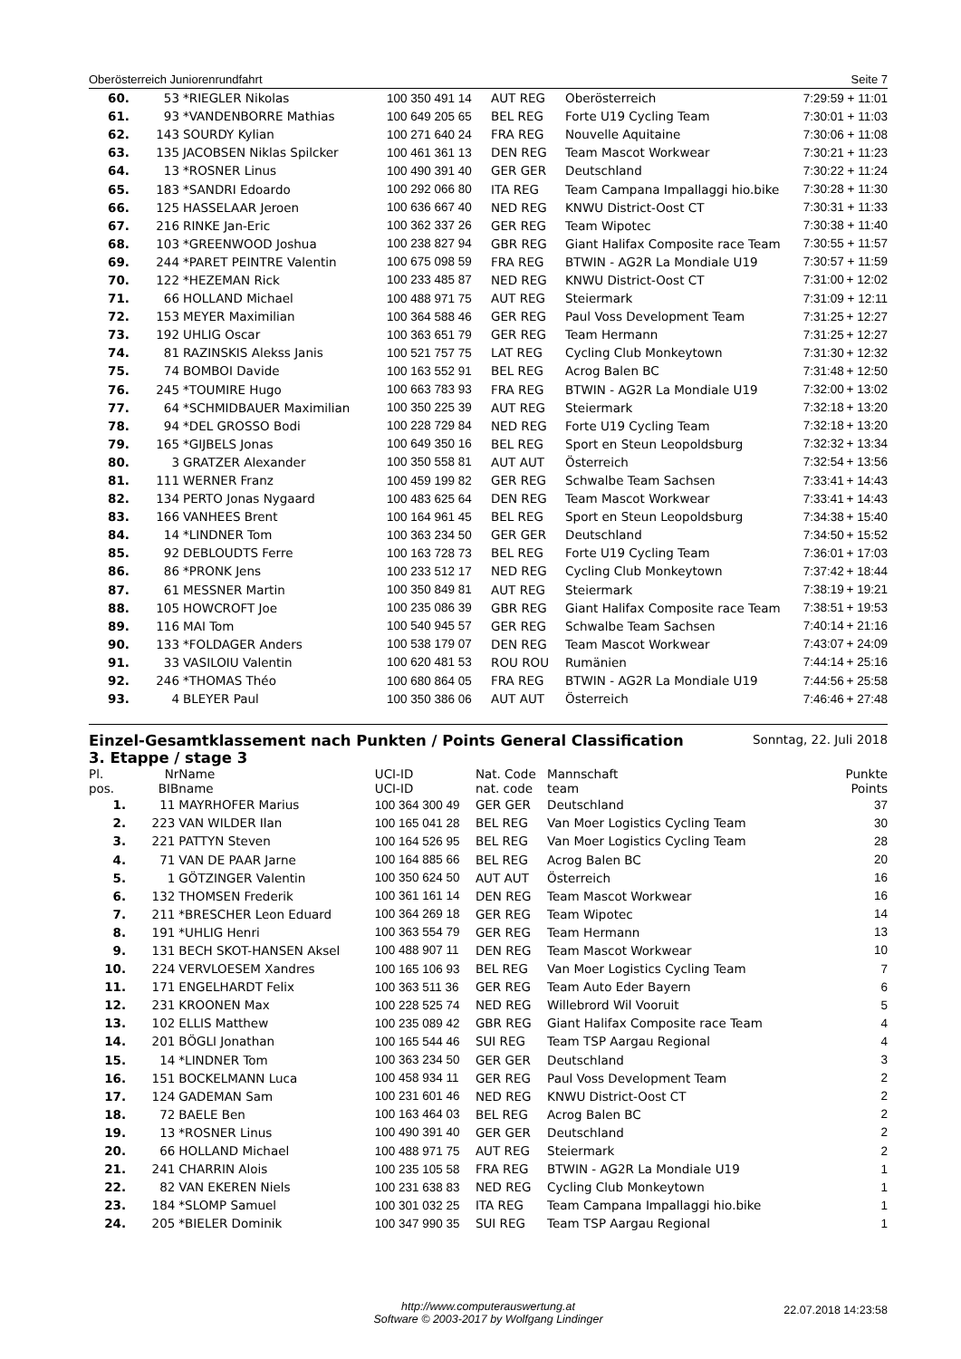Oberösterreich Juniorenrundfahrt Seite 7
| 60. | 53 | *RIEGLER Nikolas | 100 350 491 14 | AUT REG | Oberösterreich | 7:29:59 | + 11:01 |
| 61. | 93 | *VANDENBORRE Mathias | 100 649 205 65 | BEL REG | Forte U19 Cycling Team | 7:30:01 | + 11:03 |
| 62. | 143 | SOURDY Kylian | 100 271 640 24 | FRA REG | Nouvelle Aquitaine | 7:30:06 | + 11:08 |
| 63. | 135 | JACOBSEN Niklas Spilcker | 100 461 361 13 | DEN REG | Team Mascot Workwear | 7:30:21 | + 11:23 |
| 64. | 13 | *ROSNER Linus | 100 490 391 40 | GER GER | Deutschland | 7:30:22 | + 11:24 |
| 65. | 183 | *SANDRI Edoardo | 100 292 066 80 | ITA REG | Team Campana Impallaggi hio.bike | 7:30:28 | + 11:30 |
| 66. | 125 | HASSELAAR Jeroen | 100 636 667 40 | NED REG | KNWU District-Oost CT | 7:30:31 | + 11:33 |
| 67. | 216 | RINKE Jan-Eric | 100 362 337 26 | GER REG | Team Wipotec | 7:30:38 | + 11:40 |
| 68. | 103 | *GREENWOOD Joshua | 100 238 827 94 | GBR REG | Giant Halifax Composite race Team | 7:30:55 | + 11:57 |
| 69. | 244 | *PARET PEINTRE Valentin | 100 675 098 59 | FRA REG | BTWIN - AG2R La Mondiale U19 | 7:30:57 | + 11:59 |
| 70. | 122 | *HEZEMAN Rick | 100 233 485 87 | NED REG | KNWU District-Oost CT | 7:31:00 | + 12:02 |
| 71. | 66 | HOLLAND Michael | 100 488 971 75 | AUT REG | Steiermark | 7:31:09 | + 12:11 |
| 72. | 153 | MEYER Maximilian | 100 364 588 46 | GER REG | Paul Voss Development Team | 7:31:25 | + 12:27 |
| 73. | 192 | UHLIG Oscar | 100 363 651 79 | GER REG | Team Hermann | 7:31:25 | + 12:27 |
| 74. | 81 | RAZINSKIS Alekss Janis | 100 521 757 75 | LAT REG | Cycling Club Monkeytown | 7:31:30 | + 12:32 |
| 75. | 74 | BOMBOI Davide | 100 163 552 91 | BEL REG | Acrog Balen BC | 7:31:48 | + 12:50 |
| 76. | 245 | *TOUMIRE Hugo | 100 663 783 93 | FRA REG | BTWIN - AG2R La Mondiale U19 | 7:32:00 | + 13:02 |
| 77. | 64 | *SCHMIDBAUER Maximilian | 100 350 225 39 | AUT REG | Steiermark | 7:32:18 | + 13:20 |
| 78. | 94 | *DEL GROSSO Bodi | 100 228 729 84 | NED REG | Forte U19 Cycling Team | 7:32:18 | + 13:20 |
| 79. | 165 | *GIJBELS Jonas | 100 649 350 16 | BEL REG | Sport en Steun Leopoldsburg | 7:32:32 | + 13:34 |
| 80. | 3 | GRATZER Alexander | 100 350 558 81 | AUT AUT | Österreich | 7:32:54 | + 13:56 |
| 81. | 111 | WERNER Franz | 100 459 199 82 | GER REG | Schwalbe Team Sachsen | 7:33:41 | + 14:43 |
| 82. | 134 | PERTO Jonas Nygaard | 100 483 625 64 | DEN REG | Team Mascot Workwear | 7:33:41 | + 14:43 |
| 83. | 166 | VANHEES Brent | 100 164 961 45 | BEL REG | Sport en Steun Leopoldsburg | 7:34:38 | + 15:40 |
| 84. | 14 | *LINDNER Tom | 100 363 234 50 | GER GER | Deutschland | 7:34:50 | + 15:52 |
| 85. | 92 | DEBLOUDTS Ferre | 100 163 728 73 | BEL REG | Forte U19 Cycling Team | 7:36:01 | + 17:03 |
| 86. | 86 | *PRONK Jens | 100 233 512 17 | NED REG | Cycling Club Monkeytown | 7:37:42 | + 18:44 |
| 87. | 61 | MESSNER Martin | 100 350 849 81 | AUT REG | Steiermark | 7:38:19 | + 19:21 |
| 88. | 105 | HOWCROFT Joe | 100 235 086 39 | GBR REG | Giant Halifax Composite race Team | 7:38:51 | + 19:53 |
| 89. | 116 | MAI Tom | 100 540 945 57 | GER REG | Schwalbe Team Sachsen | 7:40:14 | + 21:16 |
| 90. | 133 | *FOLDAGER Anders | 100 538 179 07 | DEN REG | Team Mascot Workwear | 7:43:07 | + 24:09 |
| 91. | 33 | VASILOIU Valentin | 100 620 481 53 | ROU ROU | Rumänien | 7:44:14 | + 25:16 |
| 92. | 246 | *THOMAS Théo | 100 680 864 05 | FRA REG | BTWIN - AG2R La Mondiale U19 | 7:44:56 | + 25:58 |
| 93. | 4 | BLEYER Paul | 100 350 386 06 | AUT AUT | Österreich | 7:46:46 | + 27:48 |
Einzel-Gesamtklassement nach Punkten / Points General Classification
3. Etappe / stage 3 Sonntag, 22. Juli 2018
| Pl. pos. | Nr BIB | Name name | UCI-ID UCI-ID | Nat. Code nat. code | Mannschaft team | | Punkte Points |
| --- | --- | --- | --- | --- | --- | --- | --- |
| 1. | 11 | MAYRHOFER Marius | 100 364 300 49 | GER GER | Deutschland | | 37 |
| 2. | 223 | VAN WILDER Ilan | 100 165 041 28 | BEL REG | Van Moer Logistics Cycling Team | | 30 |
| 3. | 221 | PATTYN Steven | 100 164 526 95 | BEL REG | Van Moer Logistics Cycling Team | | 28 |
| 4. | 71 | VAN DE PAAR Jarne | 100 164 885 66 | BEL REG | Acrog Balen BC | | 20 |
| 5. | 1 | GÖTZINGER Valentin | 100 350 624 50 | AUT AUT | Österreich | | 16 |
| 6. | 132 | THOMSEN Frederik | 100 361 161 14 | DEN REG | Team Mascot Workwear | | 16 |
| 7. | 211 | *BRESCHER Leon Eduard | 100 364 269 18 | GER REG | Team Wipotec | | 14 |
| 8. | 191 | *UHLIG Henri | 100 363 554 79 | GER REG | Team Hermann | | 13 |
| 9. | 131 | BECH SKOT-HANSEN Aksel | 100 488 907 11 | DEN REG | Team Mascot Workwear | | 10 |
| 10. | 224 | VERVLOESEM Xandres | 100 165 106 93 | BEL REG | Van Moer Logistics Cycling Team | | 7 |
| 11. | 171 | ENGELHARDT Felix | 100 363 511 36 | GER REG | Team Auto Eder Bayern | | 6 |
| 12. | 231 | KROONEN Max | 100 228 525 74 | NED REG | Willebrord Wil Vooruit | | 5 |
| 13. | 102 | ELLIS Matthew | 100 235 089 42 | GBR REG | Giant Halifax Composite race Team | | 4 |
| 14. | 201 | BÖGLI Jonathan | 100 165 544 46 | SUI REG | Team TSP Aargau Regional | | 4 |
| 15. | 14 | *LINDNER Tom | 100 363 234 50 | GER GER | Deutschland | | 3 |
| 16. | 151 | BOCKELMANN Luca | 100 458 934 11 | GER REG | Paul Voss Development Team | | 2 |
| 17. | 124 | GADEMAN Sam | 100 231 601 46 | NED REG | KNWU District-Oost CT | | 2 |
| 18. | 72 | BAELE Ben | 100 163 464 03 | BEL REG | Acrog Balen BC | | 2 |
| 19. | 13 | *ROSNER Linus | 100 490 391 40 | GER GER | Deutschland | | 2 |
| 20. | 66 | HOLLAND Michael | 100 488 971 75 | AUT REG | Steiermark | | 2 |
| 21. | 241 | CHARRIN Alois | 100 235 105 58 | FRA REG | BTWIN - AG2R La Mondiale U19 | | 1 |
| 22. | 82 | VAN EKEREN Niels | 100 231 638 83 | NED REG | Cycling Club Monkeytown | | 1 |
| 23. | 184 | *SLOMP Samuel | 100 301 032 25 | ITA REG | Team Campana Impallaggi hio.bike | | 1 |
| 24. | 205 | *BIELER Dominik | 100 347 990 35 | SUI REG | Team TSP Aargau Regional | | 1 |
http://www.computerauswertung.at
Software © 2003-2017 by Wolfgang Lindinger
22.07.2018 14:23:58